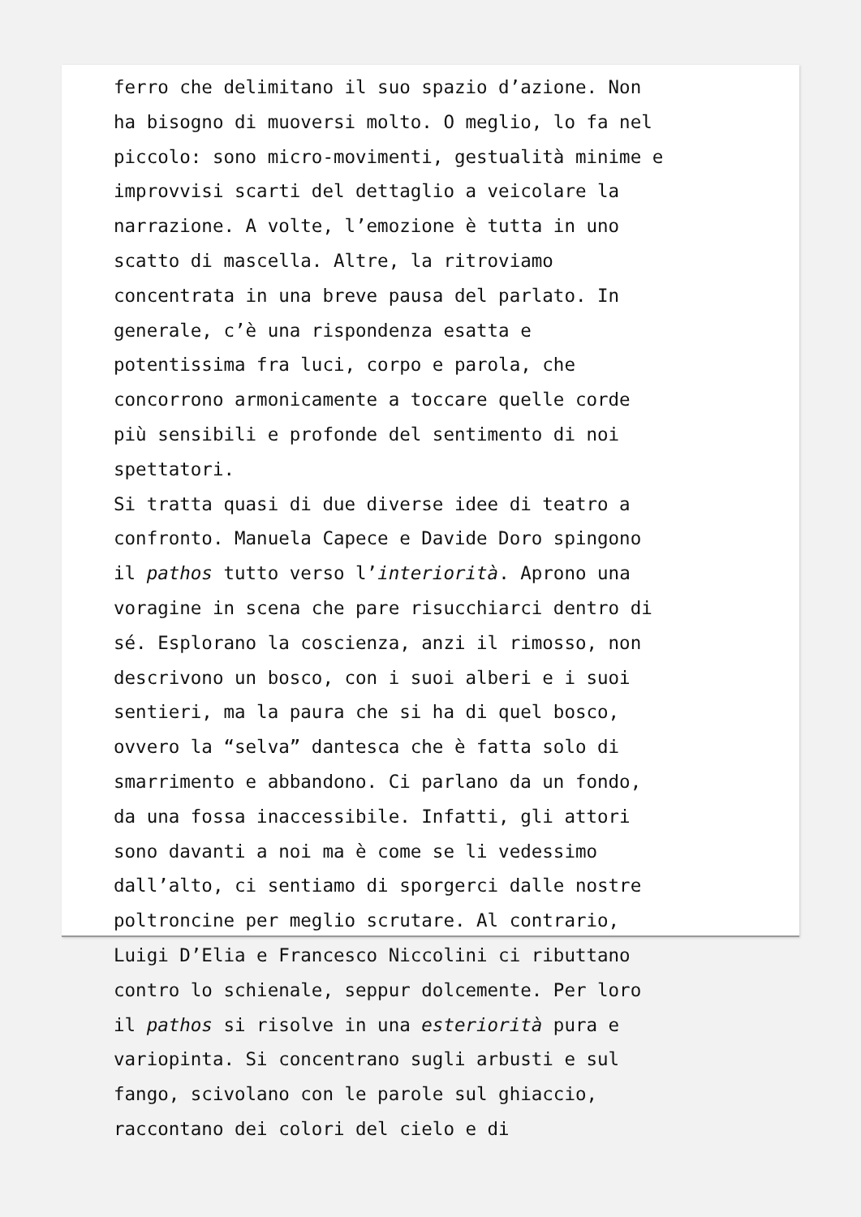ferro che delimitano il suo spazio d’azione. Non ha bisogno di muoversi molto. O meglio, lo fa nel piccolo: sono micro-movimenti, gestualità minime e improvvisi scarti del dettaglio a veicolare la narrazione. A volte, l’emozione è tutta in uno scatto di mascella. Altre, la ritroviamo concentrata in una breve pausa del parlato. In generale, c’è una rispondenza esatta e potentissima fra luci, corpo e parola, che concorrono armonicamente a toccare quelle corde più sensibili e profonde del sentimento di noi spettatori. Si tratta quasi di due diverse idee di teatro a confronto. Manuela Capece e Davide Doro spingono il pathos tutto verso l’interiorità. Aprono una voragine in scena che pare risucchiarci dentro di sé. Esplorano la coscienza, anzi il rimosso, non descrivono un bosco, con i suoi alberi e i suoi sentieri, ma la paura che si ha di quel bosco, ovvero la “selva” dantesca che è fatta solo di smarrimento e abbandono. Ci parlano da un fondo, da una fossa inaccessibile. Infatti, gli attori sono davanti a noi ma è come se li vedessimo dall’alto, ci sentiamo di sporgerci dalle nostre poltroncine per meglio scrutare. Al contrario, Luigi D’Elia e Francesco Niccolini ci ributtano contro lo schienale, seppur dolcemente. Per loro il pathos si risolve in una esteriorità pura e variopinta. Si concentrano sugli arbusti e sul fango, scivolano con le parole sul ghiaccio, raccontano dei colori del cielo e di